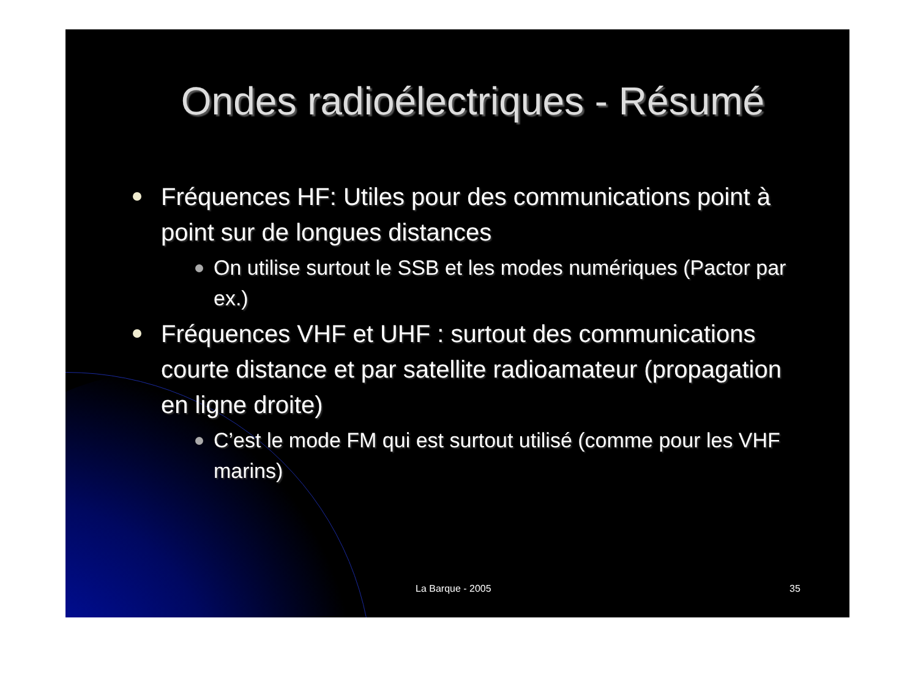Ondes radioélectriques - Résumé
Fréquences HF: Utiles pour des communications point à point sur de longues distances
On utilise surtout le SSB et les modes numériques (Pactor par ex.)
Fréquences VHF et UHF : surtout des communications courte distance et par satellite radioamateur (propagation en ligne droite)
C’est le mode FM qui est surtout utilisé (comme pour les VHF marins)
La Barque - 2005 35